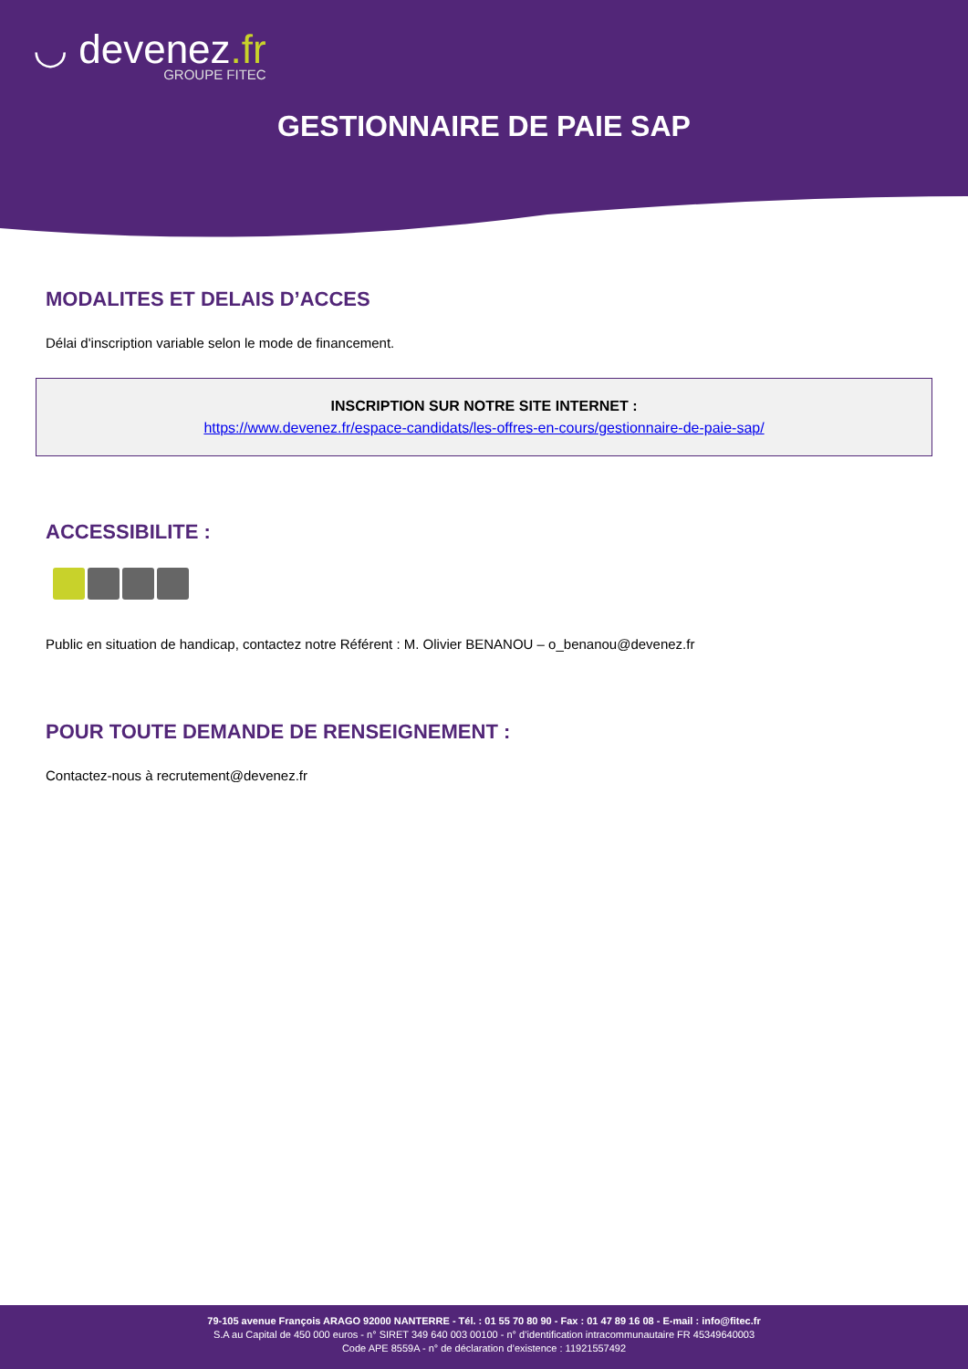◡ devenez.fr
GROUPE FITEC
GESTIONNAIRE DE PAIE SAP
MODALITES ET DELAIS D’ACCES
Délai d'inscription variable selon le mode de financement.
INSCRIPTION SUR NOTRE SITE INTERNET :
https://www.devenez.fr/espace-candidats/les-offres-en-cours/gestionnaire-de-paie-sap/
ACCESSIBILITE :
Public en situation de handicap, contactez notre Référent : M. Olivier BENANOU – o_benanou@devenez.fr
POUR TOUTE DEMANDE DE RENSEIGNEMENT :
Contactez-nous à recrutement@devenez.fr
79-105 avenue François ARAGO 92000 NANTERRE - Tél. : 01 55 70 80 90 - Fax : 01 47 89 16 08 - E-mail : info@fitec.fr
S.A au Capital de 450 000 euros - n° SIRET 349 640 003 00100 - n° d’identification intracommunautaire FR 45349640003
Code APE 8559A - n° de déclaration d’existence : 11921557492